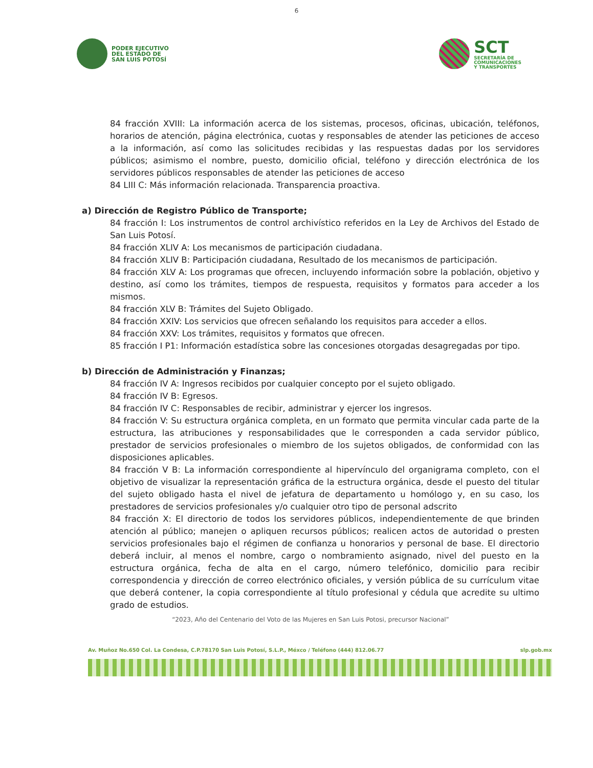6
PODER EJECUTIVO
DEL ESTADO DE
SAN LUIS POTOSÍ
SCT
SECRETARÍA DE
COMUNICACIONES
Y TRANSPORTES
84 fracción XVIII: La información acerca de los sistemas, procesos, oficinas, ubicación, teléfonos, horarios de atención, página electrónica, cuotas y responsables de atender las peticiones de acceso a la información, así como las solicitudes recibidas y las respuestas dadas por los servidores públicos; asimismo el nombre, puesto, domicilio oficial, teléfono y dirección electrónica de los servidores públicos responsables de atender las peticiones de acceso
84 LIII C: Más información relacionada. Transparencia proactiva.
a) Dirección de Registro Público de Transporte;
84 fracción I: Los instrumentos de control archivístico referidos en la Ley de Archivos del Estado de San Luis Potosí.
84 fracción XLIV A: Los mecanismos de participación ciudadana.
84 fracción XLIV B: Participación ciudadana, Resultado de los mecanismos de participación.
84 fracción XLV A: Los programas que ofrecen, incluyendo información sobre la población, objetivo y destino, así como los trámites, tiempos de respuesta, requisitos y formatos para acceder a los mismos.
84 fracción XLV B: Trámites del Sujeto Obligado.
84 fracción XXIV: Los servicios que ofrecen señalando los requisitos para acceder a ellos.
84 fracción XXV: Los trámites, requisitos y formatos que ofrecen.
85 fracción I P1: Información estadística sobre las concesiones otorgadas desagregadas por tipo.
b) Dirección de Administración y Finanzas;
84 fracción IV A: Ingresos recibidos por cualquier concepto por el sujeto obligado.
84 fracción IV B: Egresos.
84 fracción IV C: Responsables de recibir, administrar y ejercer los ingresos.
84 fracción V: Su estructura orgánica completa, en un formato que permita vincular cada parte de la estructura, las atribuciones y responsabilidades que le corresponden a cada servidor público, prestador de servicios profesionales o miembro de los sujetos obligados, de conformidad con las disposiciones aplicables.
84 fracción V B: La información correspondiente al hipervínculo del organigrama completo, con el objetivo de visualizar la representación gráfica de la estructura orgánica, desde el puesto del titular del sujeto obligado hasta el nivel de jefatura de departamento u homólogo y, en su caso, los prestadores de servicios profesionales y/o cualquier otro tipo de personal adscrito
84 fracción X: El directorio de todos los servidores públicos, independientemente de que brinden atención al público; manejen o apliquen recursos públicos; realicen actos de autoridad o presten servicios profesionales bajo el régimen de confianza u honorarios y personal de base. El directorio deberá incluir, al menos el nombre, cargo o nombramiento asignado, nivel del puesto en la estructura orgánica, fecha de alta en el cargo, número telefónico, domicilio para recibir correspondencia y dirección de correo electrónico oficiales, y versión pública de su currículum vitae que deberá contener, la copia correspondiente al título profesional y cédula que acredite su ultimo grado de estudios.
“2023, Año del Centenario del Voto de las Mujeres en San Luis Potosi, precursor Nacional”
Av. Muñoz No.650 Col. La Condesa, C.P.78170 San Luis Potosí, S.L.P., Méxco / Teléfono (444) 812.06.77 slp.gob.mx